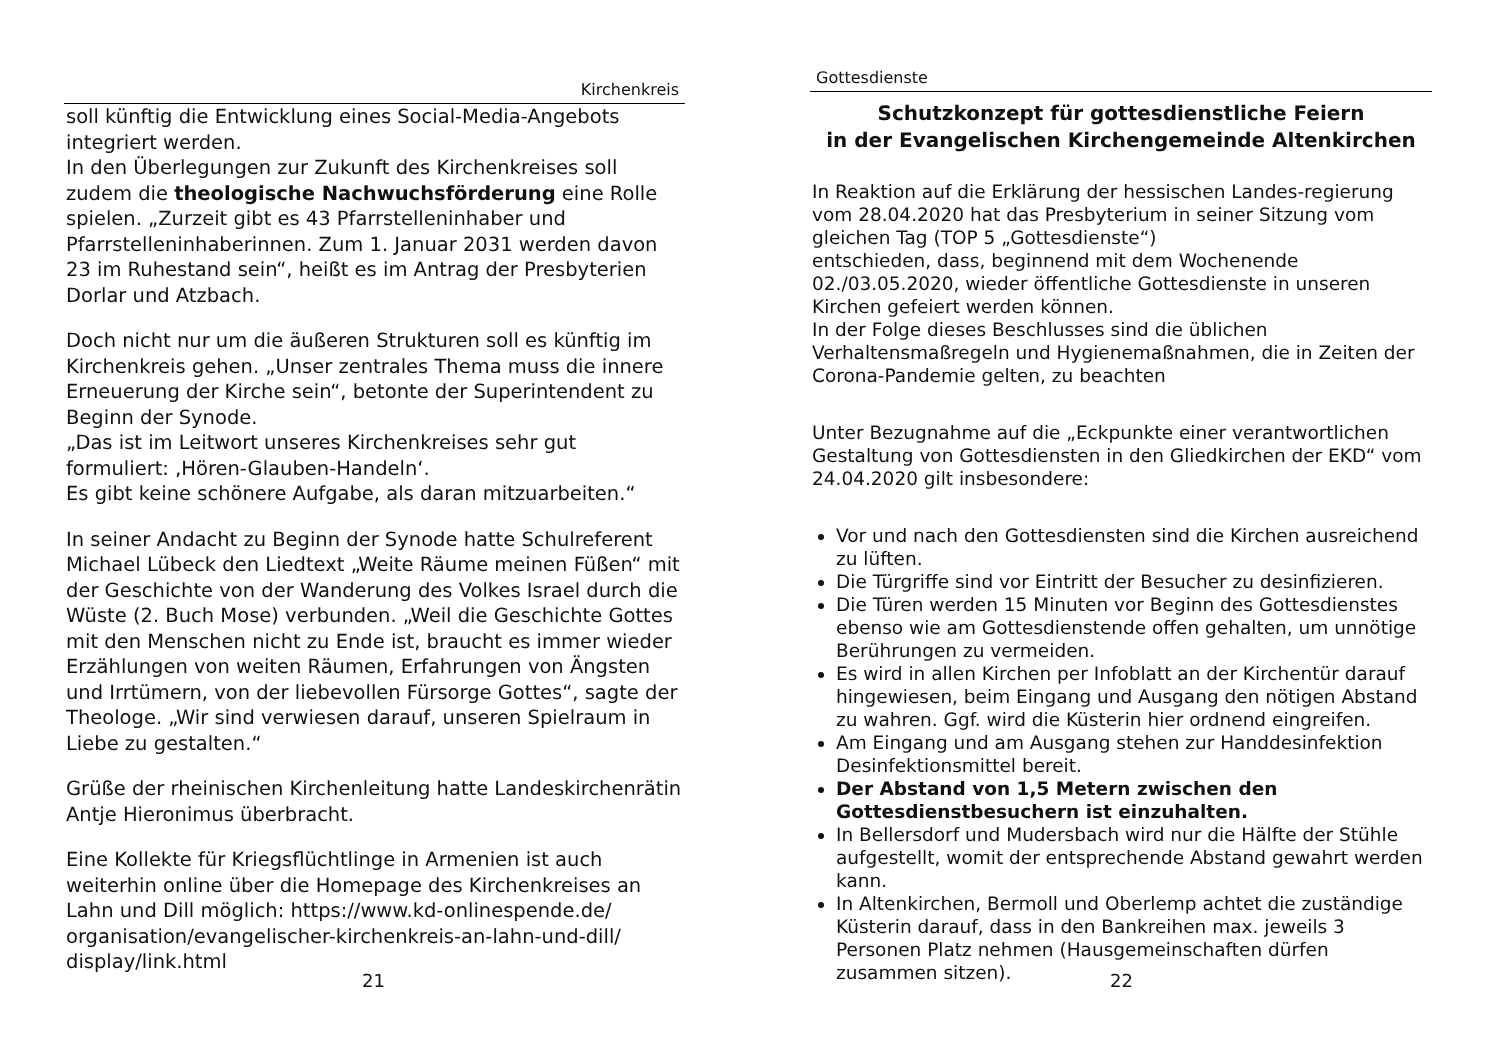Kirchenkreis
soll künftig die Entwicklung eines Social-Media-Angebots integriert werden.
In den Überlegungen zur Zukunft des Kirchenkreises soll zudem die theologische Nachwuchsförderung eine Rolle spielen. „Zurzeit gibt es 43 Pfarrstelleninhaber und Pfarrstelleninhaberinnen. Zum 1. Januar 2031 werden davon 23 im Ruhestand sein“, heißt es im Antrag der Presbyterien Dorlar und Atzbach.
Doch nicht nur um die äußeren Strukturen soll es künftig im Kirchenkreis gehen. „Unser zentrales Thema muss die innere Erneuerung der Kirche sein“, betonte der Superintendent zu Beginn der Synode.
„Das ist im Leitwort unseres Kirchenkreises sehr gut formuliert: ‚Hören-Glauben-Handeln‘.
Es gibt keine schönere Aufgabe, als daran mitzuarbeiten.“
In seiner Andacht zu Beginn der Synode hatte Schulreferent Michael Lübeck den Liedtext „Weite Räume meinen Füßen“ mit der Geschichte von der Wanderung des Volkes Israel durch die Wüste (2. Buch Mose) verbunden. „Weil die Geschichte Gottes mit den Menschen nicht zu Ende ist, braucht es immer wieder Erzählungen von weiten Räumen, Erfahrungen von Ängsten und Irrtümern, von der liebevollen Fürsorge Gottes“, sagte der Theologe. „Wir sind verwiesen darauf, unseren Spielraum in Liebe zu gestalten.“
Grüße der rheinischen Kirchenleitung hatte Landeskirchenrätin Antje Hieronimus überbracht.
Eine Kollekte für Kriegsflüchtlinge in Armenien ist auch weiterhin online über die Homepage des Kirchenkreises an Lahn und Dill möglich: https://www.kd-onlinespende.de/ organisation/evangelischer-kirchenkreis-an-lahn-und-dill/ display/link.html
21
Gottesdienste
Schutzkonzept für gottesdienstliche Feiern
in der Evangelischen Kirchengemeinde Altenkirchen
In Reaktion auf die Erklärung der hessischen Landes-regierung vom 28.04.2020 hat das Presbyterium in seiner Sitzung vom gleichen Tag (TOP 5 „Gottesdienste“)
entschieden, dass, beginnend mit dem Wochenende 02./03.05.2020, wieder öffentliche Gottesdienste in unseren Kirchen gefeiert werden können.
In der Folge dieses Beschlusses sind die üblichen Verhaltensmaßregeln und Hygienemaßnahmen, die in Zeiten der Corona-Pandemie gelten, zu beachten
Unter Bezugnahme auf die „Eckpunkte einer verantwortlichen Gestaltung von Gottesdiensten in den Gliedkirchen der EKD“ vom 24.04.2020 gilt insbesondere:
Vor und nach den Gottesdiensten sind die Kirchen ausreichend zu lüften.
Die Türgriffe sind vor Eintritt der Besucher zu desinfizieren.
Die Türen werden 15 Minuten vor Beginn des Gottesdienstes ebenso wie am Gottesdienstende offen gehalten, um unnötige Berührungen zu vermeiden.
Es wird in allen Kirchen per Infoblatt an der Kirchentür darauf hingewiesen, beim Eingang und Ausgang den nötigen Abstand zu wahren. Ggf. wird die Küsterin hier ordnend eingreifen.
Am Eingang und am Ausgang stehen zur Handdesinfektion Desinfektionsmittel bereit.
Der Abstand von 1,5 Metern zwischen den Gottesdienstbesuchern ist einzuhalten.
In Bellersdorf und Mudersbach wird nur die Hälfte der Stühle aufgestellt, womit der entsprechende Abstand gewahrt werden kann.
In Altenkirchen, Bermoll und Oberlemp achtet die zuständige Küsterin darauf, dass in den Bankreihen max. jeweils 3 Personen Platz nehmen (Hausgemeinschaften dürfen zusammen sitzen).
22